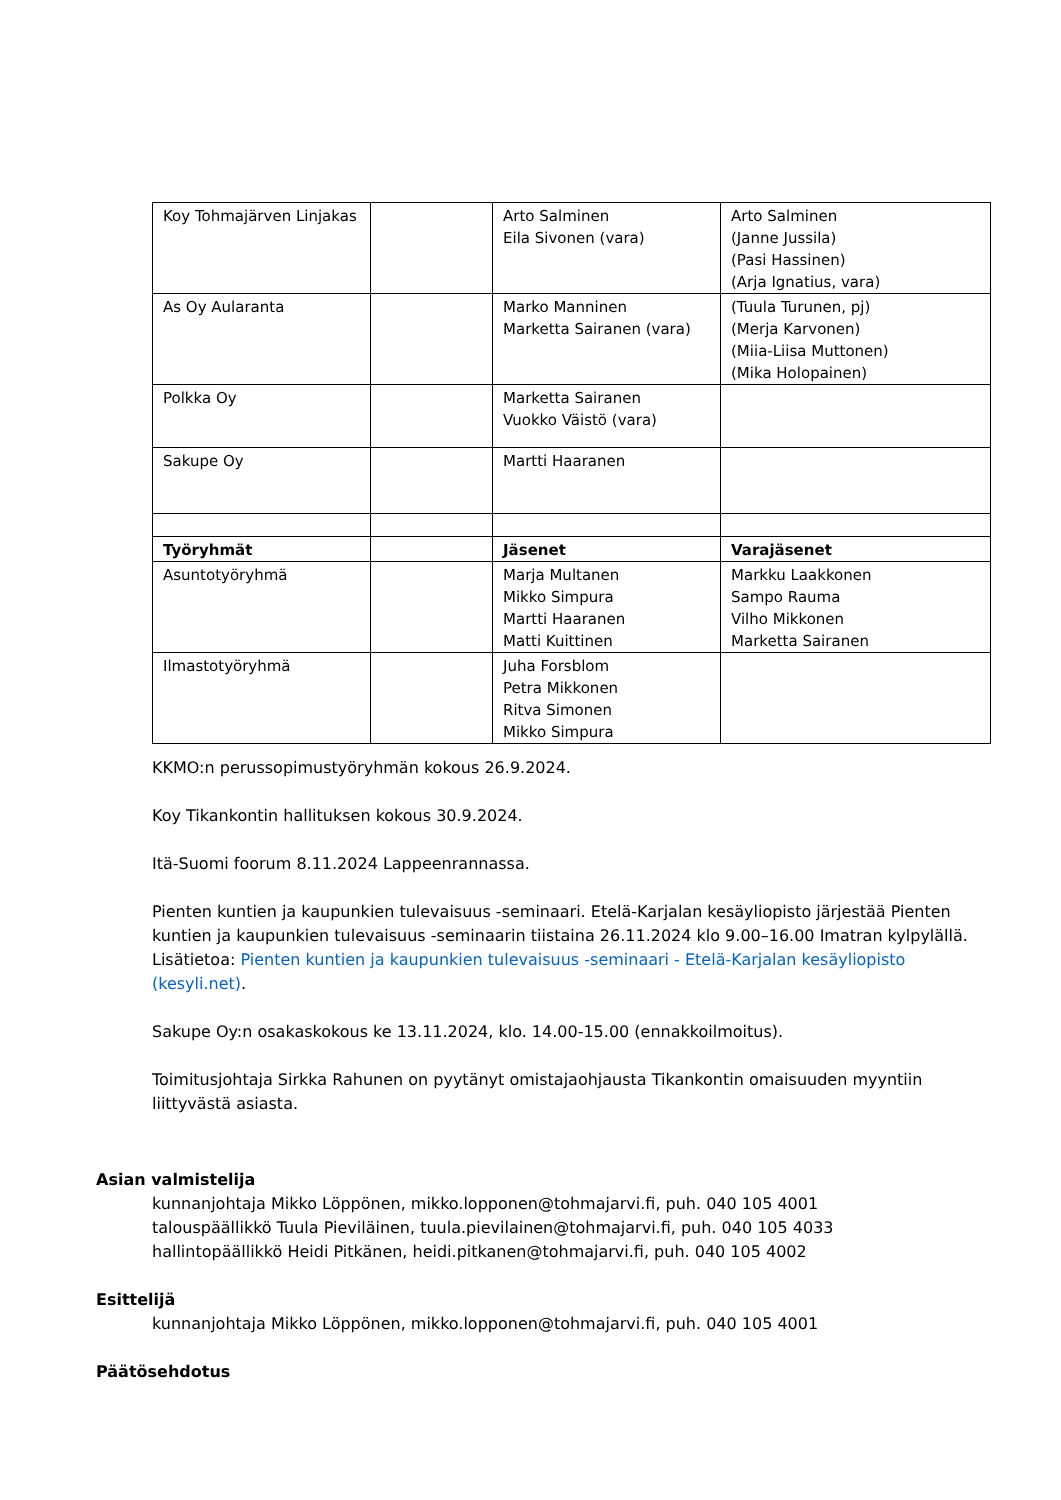| Koy Tohmajärven Linjakas | | Arto Salminen Eila Sivonen (vara) | Arto Salminen (Janne Jussila) (Pasi Hassinen) (Arja Ignatius, vara) |
| As Oy Aularanta | | Marko Manninen Marketta Sairanen (vara) | (Tuula Turunen, pj) (Merja Karvonen) (Miia-Liisa Muttonen) (Mika Holopainen) |
| Polkka Oy | | Marketta Sairanen Vuokko Väistö (vara) | |
| Sakupe Oy | | Martti Haaranen | |
| Työryhmät | | Jäsenet | Varajäsenet |
| Asuntotyöryhmä | | Marja Multanen Mikko Simpura Martti Haaranen Matti Kuittinen | Markku Laakkonen Sampo Rauma Vilho Mikkonen Marketta Sairanen |
| Ilmastotyöryhmä | | Juha Forsblom Petra Mikkonen Ritva Simonen Mikko Simpura | |
KKMO:n perussopimustyöryhmän kokous 26.9.2024.
Koy Tikankontin hallituksen kokous 30.9.2024.
Itä-Suomi foorum 8.11.2024 Lappeenrannassa.
Pienten kuntien ja kaupunkien tulevaisuus -seminaari. Etelä-Karjalan kesäyliopisto järjestää Pienten kuntien ja kaupunkien tulevaisuus -seminaarin tiistaina 26.11.2024 klo 9.00–16.00 Imatran kylpylällä. Lisätietoa: Pienten kuntien ja kaupunkien tulevaisuus -seminaari - Etelä-Karjalan kesäyliopisto (kesyli.net).
Sakupe Oy:n osakaskokous ke 13.11.2024, klo. 14.00-15.00 (ennakkoilmoitus).
Toimitusjohtaja Sirkka Rahunen on pyytänyt omistajaohjausta Tikankontin omaisuuden myyntiin liittyvästä asiasta.
Asian valmistelija
kunnanjohtaja Mikko Löppönen, mikko.lopponen@tohmajarvi.fi, puh. 040 105 4001
talouspäällikkö Tuula Pieviläinen, tuula.pievilainen@tohmajarvi.fi, puh. 040 105 4033
hallintopäällikkö Heidi Pitkänen, heidi.pitkanen@tohmajarvi.fi, puh. 040 105 4002
Esittelijä
kunnanjohtaja Mikko Löppönen, mikko.lopponen@tohmajarvi.fi, puh. 040 105 4001
Päätösehdotus